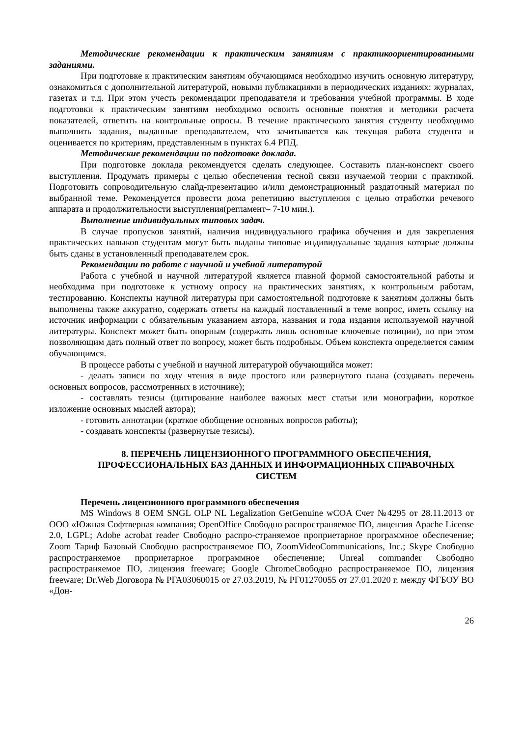Методические рекомендации к практическим занятиям с практикоориентированными заданиями.
При подготовке к практическим занятиям обучающимся необходимо изучить основную литературу, ознакомиться с дополнительной литературой, новыми публикациями в периодических изданиях: журналах, газетах и т.д. При этом учесть рекомендации преподавателя и требования учебной программы. В ходе подготовки к практическим занятиям необходимо освоить основные понятия и методики расчета показателей, ответить на контрольные опросы. В течение практического занятия студенту необходимо выполнить задания, выданные преподавателем, что зачитывается как текущая работа студента и оценивается по критериям, представленным в пунктах 6.4 РПД.
Методические рекомендации по подготовке доклада.
При подготовке доклада рекомендуется сделать следующее. Составить план-конспект своего выступления. Продумать примеры с целью обеспечения тесной связи изучаемой теории с практикой. Подготовить сопроводительную слайд-презентацию и/или демонстрационный раздаточный материал по выбранной теме. Рекомендуется провести дома репетицию выступления с целью отработки речевого аппарата и продолжительности выступления(регламент– 7-10 мин.).
Выполнение индивидуальных типовых задач.
В случае пропусков занятий, наличия индивидуального графика обучения и для закрепления практических навыков студентам могут быть выданы типовые индивидуальные задания которые должны быть сданы в установленный преподавателем срок.
Рекомендации по работе с научной и учебной литературой
Работа с учебной и научной литературой является главной формой самостоятельной работы и необходима при подготовке к устному опросу на практических занятиях, к контрольным работам, тестированию. Конспекты научной литературы при самостоятельной подготовке к занятиям должны быть выполнены также аккуратно, содержать ответы на каждый поставленный в теме вопрос, иметь ссылку на источник информации с обязательным указанием автора, названия и года издания используемой научной литературы. Конспект может быть опорным (содержать лишь основные ключевые позиции), но при этом позволяющим дать полный ответ по вопросу, может быть подробным. Объем конспекта определяется самим обучающимся.
В процессе работы с учебной и научной литературой обучающийся может:
- делать записи по ходу чтения в виде простого или развернутого плана (создавать перечень основных вопросов, рассмотренных в источнике);
- составлять тезисы (цитирование наиболее важных мест статьи или монографии, короткое изложение основных мыслей автора);
- готовить аннотации (краткое обобщение основных вопросов работы);
- создавать конспекты (развернутые тезисы).
8. ПЕРЕЧЕНЬ ЛИЦЕНЗИОННОГО ПРОГРАММНОГО ОБЕСПЕЧЕНИЯ, ПРОФЕССИОНАЛЬНЫХ БАЗ ДАННЫХ И ИНФОРМАЦИОННЫХ СПРАВОЧНЫХ СИСТЕМ
Перечень лицензионного программного обеспечения
MS Windows 8 OEM SNGL OLP NL Legalization GetGenuine wCOA Счет №4295 от 28.11.2013 от ООО «Южная Софтверная компания; OpenOffice Свободно распространяемое ПО, лицензия Apache License 2.0, LGPL; Adobe acrobat reader Свободно распро-страняемое проприетарное программное обеспечение; Zoom Тариф Базовый Свободно распространяемое ПО, ZoomVideoCommunications, Inc.; Skype Свободно распространяемое проприетарное программное обеспечение; Unreal commander Свободно распространяемое ПО, лицензия freeware; Google ChromeСвободно распространяемое ПО, лицензия freeware; Dr.Web Договора № РГА03060015 от 27.03.2019, № РГ01270055 от 27.01.2020 г. между ФГБОУ ВО «Дон-
26